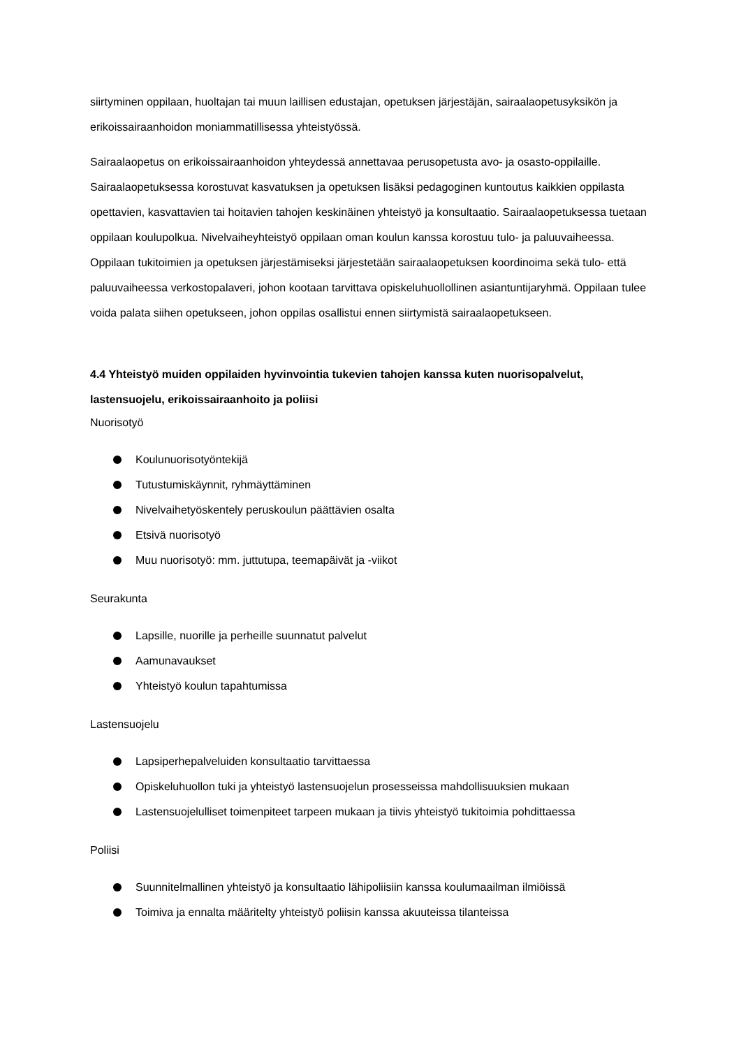siirtyminen oppilaan, huoltajan tai muun laillisen edustajan, opetuksen järjestäjän, sairaalaopetusyksikön ja erikoissairaanhoidon moniammatillisessa yhteistyössä.
Sairaalaopetus on erikoissairaanhoidon yhteydessä annettavaa perusopetusta avo- ja osasto-oppilaille. Sairaalaopetuksessa korostuvat kasvatuksen ja opetuksen lisäksi pedagoginen kuntoutus kaikkien oppilasta opettavien, kasvattavien tai hoitavien tahojen keskinäinen yhteistyö ja konsultaatio. Sairaalaopetuksessa tuetaan oppilaan koulupolkua. Nivelvaiheyhteistyö oppilaan oman koulun kanssa korostuu tulo- ja paluuvaiheessa. Oppilaan tukitoimien ja opetuksen järjestämiseksi järjestetään sairaalaopetuksen koordinoima sekä tulo- että paluuvaiheessa verkostopalaveri, johon kootaan tarvittava opiskeluhuollollinen asiantuntijaryhmä. Oppilaan tulee voida palata siihen opetukseen, johon oppilas osallistui ennen siirtymistä sairaalaopetukseen.
4.4 Yhteistyö muiden oppilaiden hyvinvointia tukevien tahojen kanssa kuten nuorisopalvelut, lastensuojelu, erikoissairaanhoito ja poliisi
Nuorisotyö
Koulunuorisotyöntekijä
Tutustumiskäynnit, ryhmäyttäminen
Nivelvaihetyöskentely peruskoulun päättävien osalta
Etsivä nuorisotyö
Muu nuorisotyö: mm. juttutupa, teemapäivät ja -viikot
Seurakunta
Lapsille, nuorille ja perheille suunnatut palvelut
Aamunavaukset
Yhteistyö koulun tapahtumissa
Lastensuojelu
Lapsiperhepalveluiden konsultaatio tarvittaessa
Opiskeluhuollon tuki ja yhteistyö lastensuojelun prosesseissa mahdollisuuksien mukaan
Lastensuojelulliset toimenpiteet tarpeen mukaan ja tiivis yhteistyö tukitoimia pohdittaessa
Poliisi
Suunnitelmallinen yhteistyö ja konsultaatio lähipoliisiin kanssa koulumaailman ilmiöissä
Toimiva ja ennalta määritelty yhteistyö poliisin kanssa akuuteissa tilanteissa